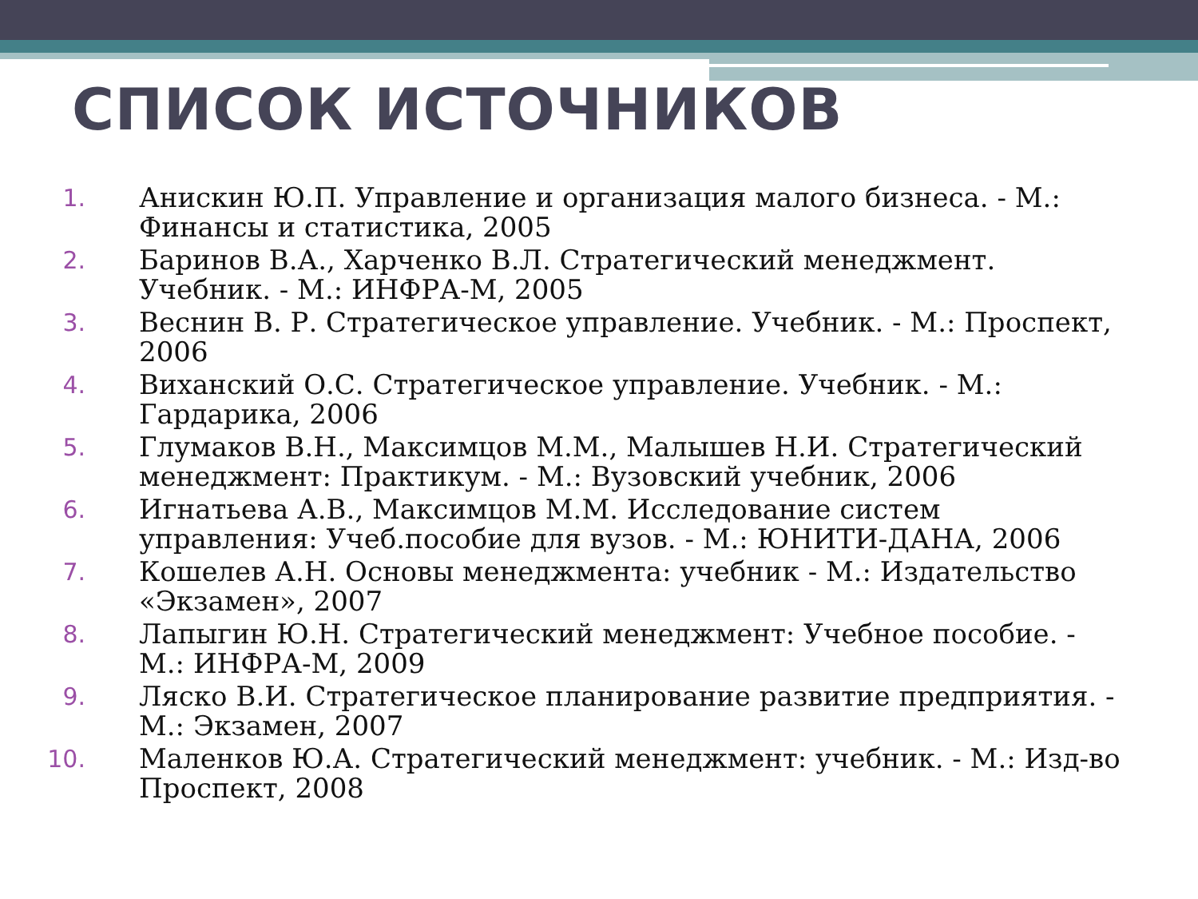СПИСОК ИСТОЧНИКОВ
1. Анискин Ю.П. Управление и организация малого бизнеса. - М.: Финансы и статистика, 2005
2. Баринов В.А., Харченко В.Л. Стратегический менеджмент. Учебник. - М.: ИНФРА-М, 2005
3. Веснин В. Р. Стратегическое управление. Учебник. - М.: Проспект, 2006
4. Виханский О.С. Стратегическое управление. Учебник. - М.: Гардарика, 2006
5. Глумаков В.Н., Максимцов М.М., Малышев Н.И. Стратегический менеджмент: Практикум. - М.: Вузовский учебник, 2006
6. Игнатьева А.В., Максимцов М.М. Исследование систем управления: Учеб.пособие для вузов. - М.: ЮНИТИ-ДАНА, 2006
7. Кошелев А.Н. Основы менеджмента: учебник - М.: Издательство «Экзамен», 2007
8. Лапыгин Ю.Н. Стратегический менеджмент: Учебное пособие. - М.: ИНФРА-М, 2009
9. Ляско В.И. Стратегическое планирование развитие предприятия. - М.: Экзамен, 2007
10. Маленков Ю.А. Стратегический менеджмент: учебник. - М.: Изд-во Проспект, 2008